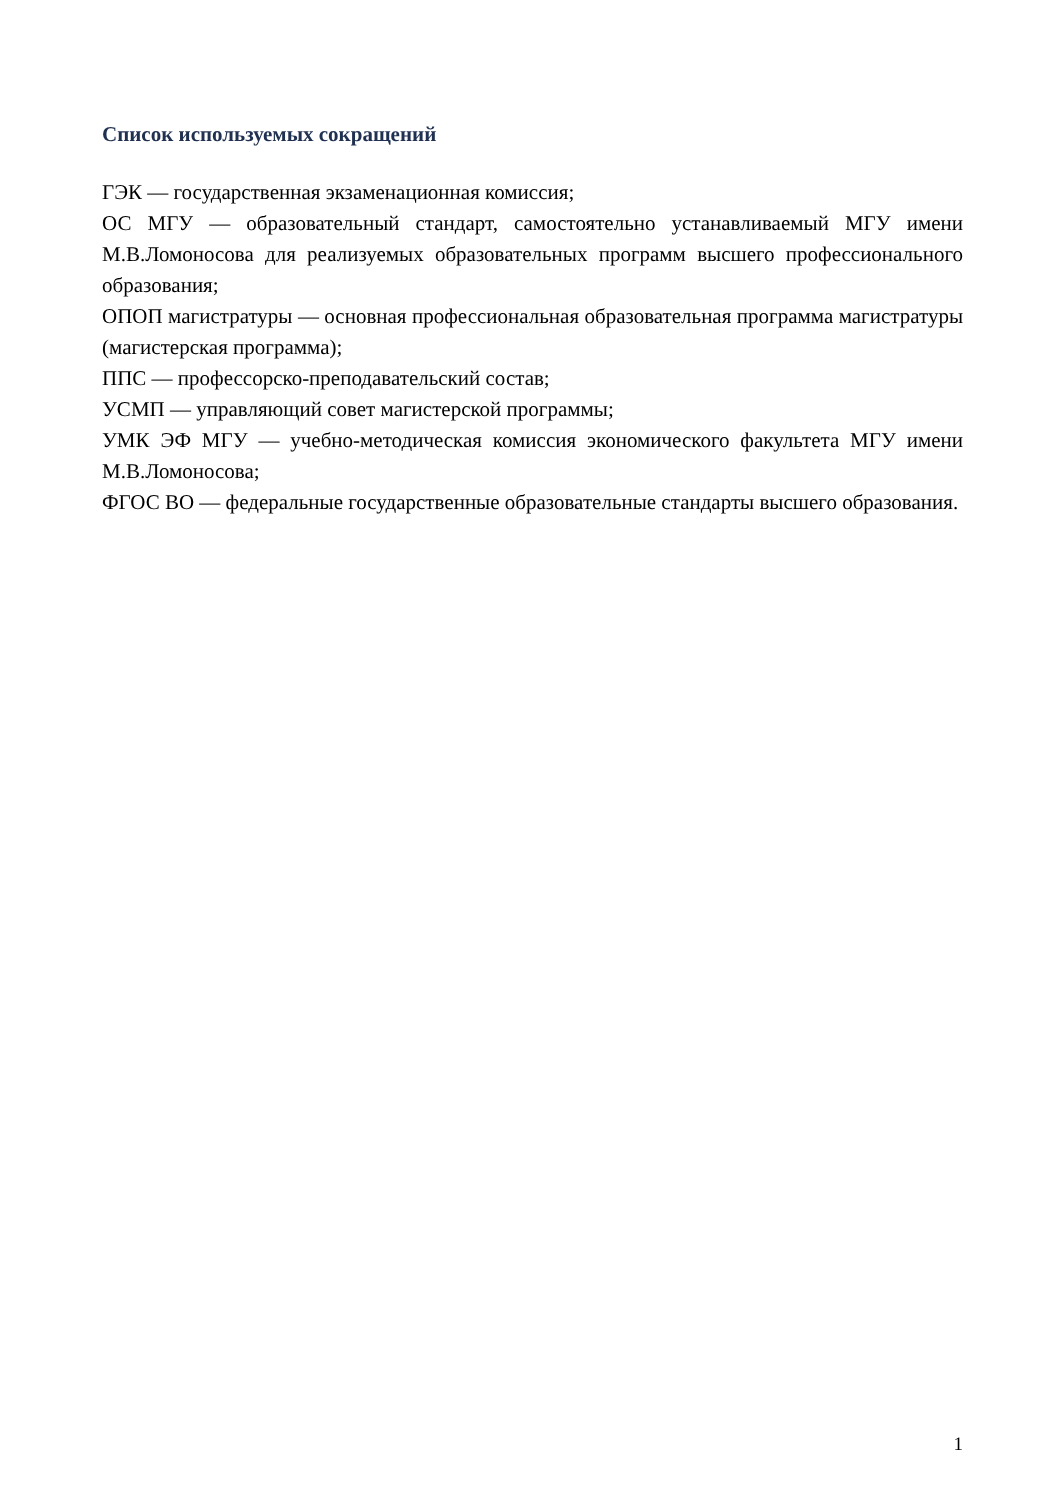Список используемых сокращений
ГЭК — государственная экзаменационная комиссия;
ОС МГУ — образовательный стандарт, самостоятельно устанавливаемый МГУ имени М.В.Ломоносова для реализуемых образовательных программ высшего профессионального образования;
ОПОП магистратуры — основная профессиональная образовательная программа магистратуры (магистерская программа);
ППС — профессорско-преподавательский состав;
УСМП — управляющий совет магистерской программы;
УМК ЭФ МГУ — учебно-методическая комиссия экономического факультета МГУ имени М.В.Ломоносова;
ФГОС ВО — федеральные государственные образовательные стандарты высшего образования.
1